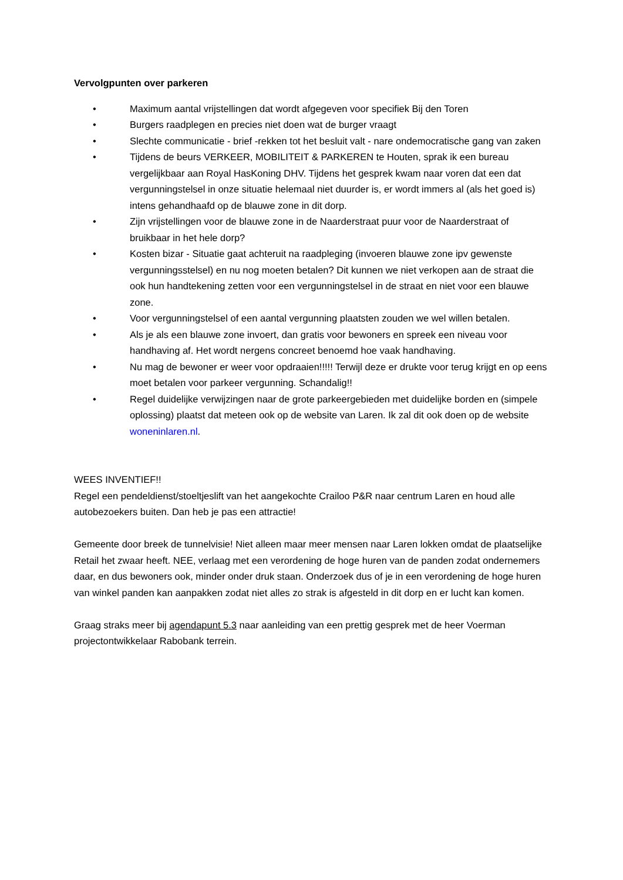Vervolgpunten over parkeren
• Maximum aantal vrijstellingen dat wordt afgegeven voor specifiek Bij den Toren
• Burgers raadplegen en precies niet doen wat de burger vraagt
• Slechte communicatie - brief -rekken tot het besluit valt - nare ondemocratische gang van zaken
• Tijdens de beurs VERKEER, MOBILITEIT & PARKEREN te Houten, sprak ik een bureau vergelijkbaar aan Royal HasKoning DHV. Tijdens het gesprek kwam naar voren dat een dat vergunningstelsel in onze situatie helemaal niet duurder is, er wordt immers al (als het goed is) intens gehandhaafd op de blauwe zone in dit dorp.
• Zijn vrijstellingen voor de blauwe zone in de Naarderstraat puur voor de Naarderstraat of bruikbaar in het hele dorp?
• Kosten bizar - Situatie gaat achteruit na raadpleging (invoeren blauwe zone ipv gewenste vergunningsstelsel) en nu nog moeten betalen? Dit kunnen we niet verkopen aan de straat die ook hun handtekening zetten voor een vergunningstelsel in de straat en niet voor een blauwe zone.
• Voor vergunningstelsel of een aantal vergunning plaatsten zouden we wel willen betalen.
• Als je als een blauwe zone invoert, dan gratis voor bewoners en spreek een niveau voor handhaving af. Het wordt nergens concreet benoemd hoe vaak handhaving.
• Nu mag de bewoner er weer voor opdraaien!!!!! Terwijl deze er drukte voor terug krijgt en op eens moet betalen voor parkeer vergunning. Schandalig!!
• Regel duidelijke verwijzingen naar de grote parkeergebieden met duidelijke borden en (simpele oplossing) plaatst dat meteen ook op de website van Laren. Ik zal dit ook doen op de website woneninlaren.nl.
WEES INVENTIEF!!
Regel een pendeldienst/stoeltjeslift van het aangekochte Crailoo P&R naar centrum Laren en houd alle autobezoekers buiten. Dan heb je pas een attractie!
Gemeente door breek de tunnelvisie! Niet alleen maar meer mensen naar Laren lokken omdat de plaatselijke Retail het zwaar heeft. NEE, verlaag met een verordening de hoge huren van de panden zodat ondernemers daar, en dus bewoners ook, minder onder druk staan. Onderzoek dus of je in een verordening de hoge huren van winkel panden kan aanpakken zodat niet alles zo strak is afgesteld in dit dorp en er lucht kan komen.
Graag straks meer bij agendapunt 5.3 naar aanleiding van een prettig gesprek met de heer Voerman projectontwikkelaar Rabobank terrein.